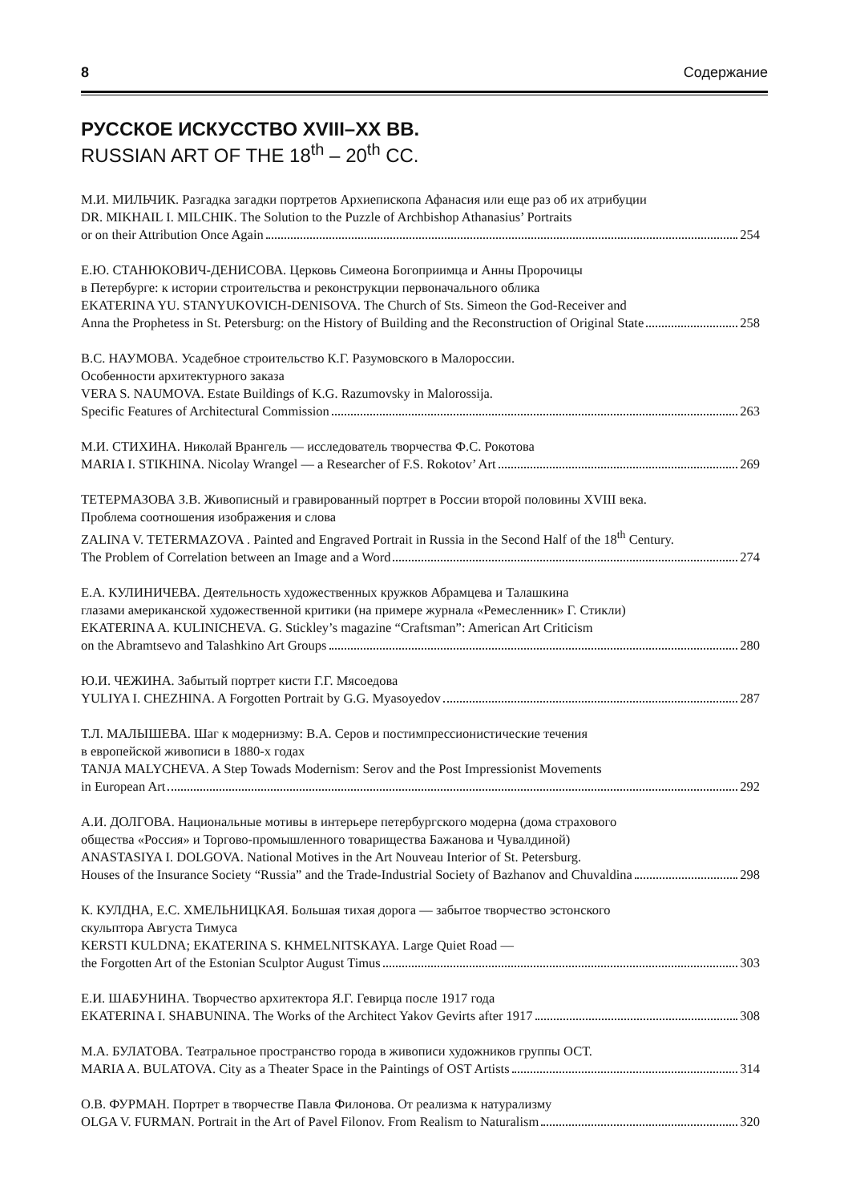8 Содержание
РУССКОЕ ИСКУССТВО XVIII–XX ВВ.
RUSSIAN ART OF THE 18<sup>th</sup> – 20<sup>th</sup> CC.
М.И. МИЛЬЧИК. Разгадка загадки портретов Архиепископа Афанасия или еще раз об их атрибуции
DR. MIKHAIL I. MILCHIK. The Solution to the Puzzle of Archbishop Athanasius’ Portraits
or on their Attribution Once Again 254
Е.Ю. СТАНЮКОВИЧ-ДЕНИСОВА. Церковь Симеона Богоприимца и Анны Пророчицы
в Петербурге: к истории строительства и реконструкции первоначального облика
EKATERINA YU. STANYUKOVICH-DENISOVA. The Church of Sts. Simeon the God-Receiver and
Anna the Prophetess in St. Petersburg: on the History of Building and the Reconstruction of Original State 258
В.С. НАУМОВА. Усадебное строительство К.Г. Разумовского в Малороссии.
Особенности архитектурного заказа
VERA S. NAUMOVA. Estate Buildings of K.G. Razumovsky in Malorossija.
Specific Features of Architectural Commission 263
М.И. СТИХИНА. Николай Врангель — исследователь творчества Ф.С. Рокотова
MARIA I. STIKHINA. Nicolay Wrangel — a Researcher of F.S. Rokotov’ Art 269
ТЕТЕРМАЗОВА З.В. Живописный и гравированный портрет в России второй половины XVIII века.
Проблема соотношения изображения и слова
ZALINA V. TETERMAZOVA . Painted and Engraved Portrait in Russia in the Second Half of the 18<sup>th</sup> Century.
The Problem of Correlation between an Image and a Word 274
Е.А. КУЛИНИЧЕВА. Деятельность художественных кружков Абрамцева и Талашкина
глазами американской художественной критики (на примере журнала «Ремесленник» Г. Стикли)
EKATERINA A. KULINICHEVA. G. Stickley’s magazine “Craftsman”: American Art Criticism
on the Abramtsevo and Talashkino Art Groups 280
Ю.И. ЧЕЖИНА. Забытый портрет кисти Г.Г. Мясоедова
YULIYA I. CHEZHINA. A Forgotten Portrait by G.G. Myasoyedov 287
Т.Л. МАЛЫШЕВА. Шаг к модернизму: В.А. Серов и постимпрессионистические течения
в европейской живописи в 1880-х годах
TANJA MALYCHEVA. A Step Towads Modernism: Serov and the Post Impressionist Movements
in European Art 292
А.И. ДОЛГОВА. Национальные мотивы в интерьере петербургского модерна (дома страхового
общества «Россия» и Торгово-промышленного товарищества Бажанова и Чувалдиной)
ANASTASIYA I. DOLGOVA. National Motives in the Art Nouveau Interior of St. Petersburg.
Houses of the Insurance Society “Russia” and the Trade-Industrial Society of Bazhanov and Chuvaldina 298
К. КУЛДНА, Е.С. ХМЕЛЬНИЦКАЯ. Большая тихая дорога — забытое творчество эстонского
скульптора Августа Тимуса
KERSTI KULDNA; EKATERINA S. KHMELNITSKAYA. Large Quiet Road —
the Forgotten Art of the Estonian Sculptor August Timus 303
Е.И. ШАБУНИНА. Творчество архитектора Я.Г. Гевирца после 1917 года
EKATERINA I. SHABUNINA. The Works of the Architect Yakov Gevirts after 1917 308
М.А. БУЛАТОВА. Театральное пространство города в живописи художников группы ОСТ.
MARIA A. BULATOVA. City as a Theater Space in the Paintings of OST Artists 314
О.В. ФУРМАН. Портрет в творчестве Павла Филонова. От реализма к натурализму
OLGA V. FURMAN. Portrait in the Art of Pavel Filonov. From Realism to Naturalism 320